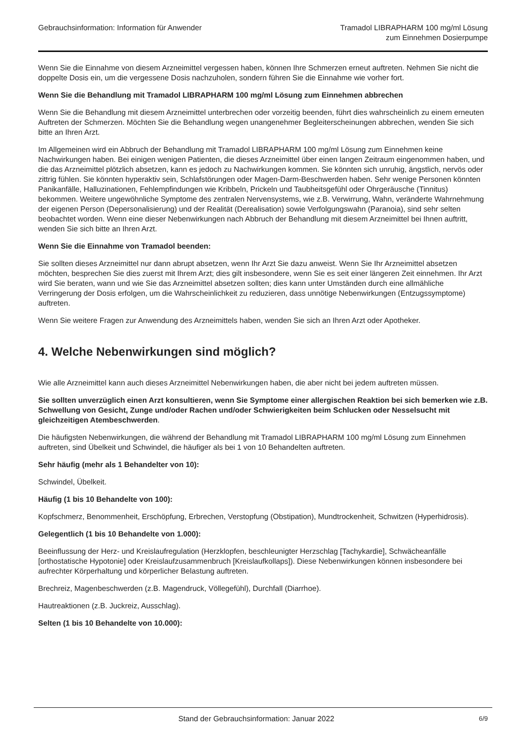Gebrauchsinformation: Information für Anwender
Tramadol LIBRAPHARM 100 mg/ml Lösung
zum Einnehmen Dosierpumpe
Wenn Sie die Einnahme von diesem Arzneimittel vergessen haben, können Ihre Schmerzen erneut auftreten. Nehmen Sie nicht die doppelte Dosis ein, um die vergessene Dosis nachzuholen, sondern führen Sie die Einnahme wie vorher fort.
Wenn Sie die Behandlung mit Tramadol LIBRAPHARM 100 mg/ml Lösung zum Einnehmen abbrechen
Wenn Sie die Behandlung mit diesem Arzneimittel unterbrechen oder vorzeitig beenden, führt dies wahrscheinlich zu einem erneuten Auftreten der Schmerzen. Möchten Sie die Behandlung wegen unangenehmer Begleiterscheinungen abbrechen, wenden Sie sich bitte an Ihren Arzt.
Im Allgemeinen wird ein Abbruch der Behandlung mit Tramadol LIBRAPHARM 100 mg/ml Lösung zum Einnehmen keine Nachwirkungen haben. Bei einigen wenigen Patienten, die dieses Arzneimittel über einen langen Zeitraum eingenommen haben, und die das Arzneimittel plötzlich absetzen, kann es jedoch zu Nachwirkungen kommen. Sie könnten sich unruhig, ängstlich, nervös oder zittrig fühlen. Sie könnten hyperaktiv sein, Schlafstörungen oder Magen-Darm-Beschwerden haben. Sehr wenige Personen könnten Panikanfälle, Halluzinationen, Fehlempfindungen wie Kribbeln, Prickeln und Taubheitsgefühl oder Ohrgeräusche (Tinnitus) bekommen. Weitere ungewöhnliche Symptome des zentralen Nervensystems, wie z.B. Verwirrung, Wahn, veränderte Wahrnehmung der eigenen Person (Depersonalisierung) und der Realität (Derealisation) sowie Verfolgungswahn (Paranoia), sind sehr selten beobachtet worden. Wenn eine dieser Nebenwirkungen nach Abbruch der Behandlung mit diesem Arzneimittel bei Ihnen auftritt, wenden Sie sich bitte an Ihren Arzt.
Wenn Sie die Einnahme von Tramadol beenden:
Sie sollten dieses Arzneimittel nur dann abrupt absetzen, wenn Ihr Arzt Sie dazu anweist. Wenn Sie Ihr Arzneimittel absetzen möchten, besprechen Sie dies zuerst mit Ihrem Arzt; dies gilt insbesondere, wenn Sie es seit einer längeren Zeit einnehmen. Ihr Arzt wird Sie beraten, wann und wie Sie das Arzneimittel absetzen sollten; dies kann unter Umständen durch eine allmähliche Verringerung der Dosis erfolgen, um die Wahrscheinlichkeit zu reduzieren, dass unnötige Nebenwirkungen (Entzugssymptome) auftreten.
Wenn Sie weitere Fragen zur Anwendung des Arzneimittels haben, wenden Sie sich an Ihren Arzt oder Apotheker.
4. Welche Nebenwirkungen sind möglich?
Wie alle Arzneimittel kann auch dieses Arzneimittel Nebenwirkungen haben, die aber nicht bei jedem auftreten müssen.
Sie sollten unverzüglich einen Arzt konsultieren, wenn Sie Symptome einer allergischen Reaktion bei sich bemerken wie z.B. Schwellung von Gesicht, Zunge und/oder Rachen und/oder Schwierigkeiten beim Schlucken oder Nesselsucht mit gleichzeitigen Atembeschwerden.
Die häufigsten Nebenwirkungen, die während der Behandlung mit Tramadol LIBRAPHARM 100 mg/ml Lösung zum Einnehmen auftreten, sind Übelkeit und Schwindel, die häufiger als bei 1 von 10 Behandelten auftreten.
Sehr häufig (mehr als 1 Behandelter von 10):
Schwindel, Übelkeit.
Häufig (1 bis 10 Behandelte von 100):
Kopfschmerz, Benommenheit, Erschöpfung, Erbrechen, Verstopfung (Obstipation), Mundtrockenheit, Schwitzen (Hyperhidrosis).
Gelegentlich (1 bis 10 Behandelte von 1.000):
Beeinflussung der Herz- und Kreislaufregulation (Herzklopfen, beschleunigter Herzschlag [Tachykardie], Schwächeanfälle [orthostatische Hypotonie] oder Kreislaufzusammenbruch [Kreislaufkollaps]). Diese Nebenwirkungen können insbesondere bei aufrechter Körperhaltung und körperlicher Belastung auftreten.
Brechreiz, Magenbeschwerden (z.B. Magendruck, Völlegefühl), Durchfall (Diarrhoe).
Hautreaktionen (z.B. Juckreiz, Ausschlag).
Selten (1 bis 10 Behandelte von 10.000):
Stand der Gebrauchsinformation: Januar 2022
6/9